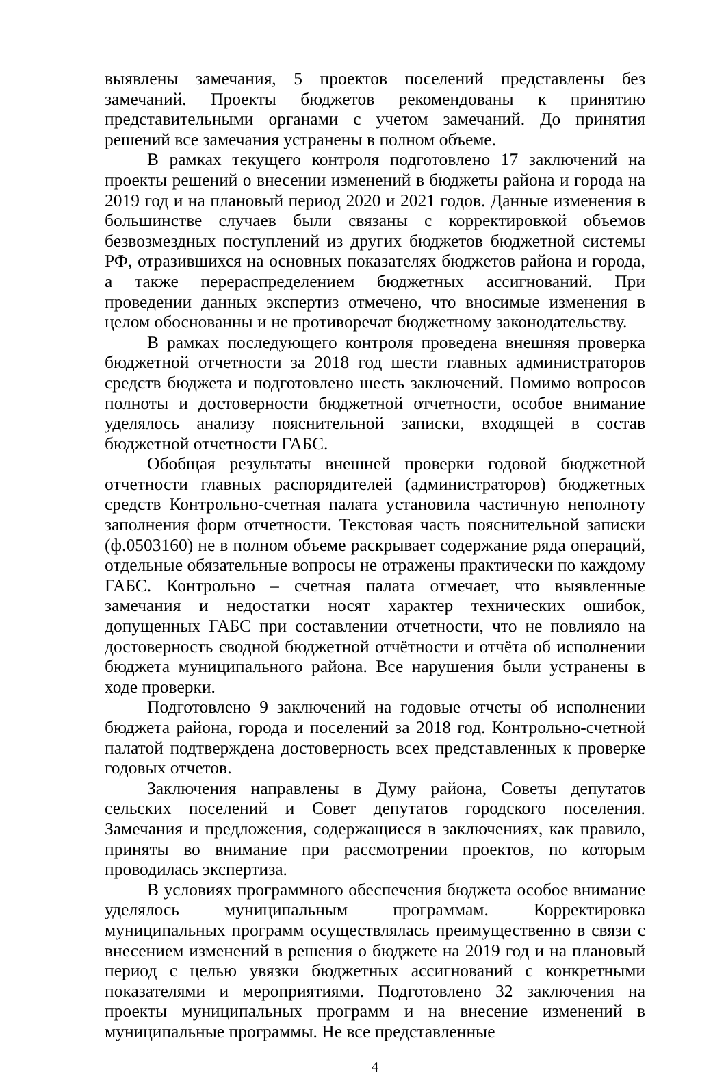выявлены замечания, 5 проектов поселений представлены без замечаний. Проекты бюджетов рекомендованы к принятию представительными органами с учетом замечаний. До принятия решений все замечания устранены в полном объеме.
В рамках текущего контроля подготовлено 17 заключений на проекты решений о внесении изменений в бюджеты района и города на 2019 год и на плановый период 2020 и 2021 годов. Данные изменения в большинстве случаев были связаны с корректировкой объемов безвозмездных поступлений из других бюджетов бюджетной системы РФ, отразившихся на основных показателях бюджетов района и города, а также перераспределением бюджетных ассигнований. При проведении данных экспертиз отмечено, что вносимые изменения в целом обоснованны и не противоречат бюджетному законодательству.
В рамках последующего контроля проведена внешняя проверка бюджетной отчетности за 2018 год шести главных администраторов средств бюджета и подготовлено шесть заключений. Помимо вопросов полноты и достоверности бюджетной отчетности, особое внимание уделялось анализу пояснительной записки, входящей в состав бюджетной отчетности ГАБС.
Обобщая результаты внешней проверки годовой бюджетной отчетности главных распорядителей (администраторов) бюджетных средств Контрольно-счетная палата установила частичную неполноту заполнения форм отчетности. Текстовая часть пояснительной записки (ф.0503160) не в полном объеме раскрывает содержание ряда операций, отдельные обязательные вопросы не отражены практически по каждому ГАБС. Контрольно – счетная палата отмечает, что выявленные замечания и недостатки носят характер технических ошибок, допущенных ГАБС при составлении отчетности, что не повлияло на достоверность сводной бюджетной отчётности и отчёта об исполнении бюджета муниципального района. Все нарушения были устранены в ходе проверки.
Подготовлено 9 заключений на годовые отчеты об исполнении бюджета района, города и поселений за 2018 год. Контрольно-счетной палатой подтверждена достоверность всех представленных к проверке годовых отчетов.
Заключения направлены в Думу района, Советы депутатов сельских поселений и Совет депутатов городского поселения. Замечания и предложения, содержащиеся в заключениях, как правило, приняты во внимание при рассмотрении проектов, по которым проводилась экспертиза.
В условиях программного обеспечения бюджета особое внимание уделялось муниципальным программам. Корректировка муниципальных программ осуществлялась преимущественно в связи с внесением изменений в решения о бюджете на 2019 год и на плановый период с целью увязки бюджетных ассигнований с конкретными показателями и мероприятиями. Подготовлено 32 заключения на проекты муниципальных программ и на внесение изменений в муниципальные программы. Не все представленные
4